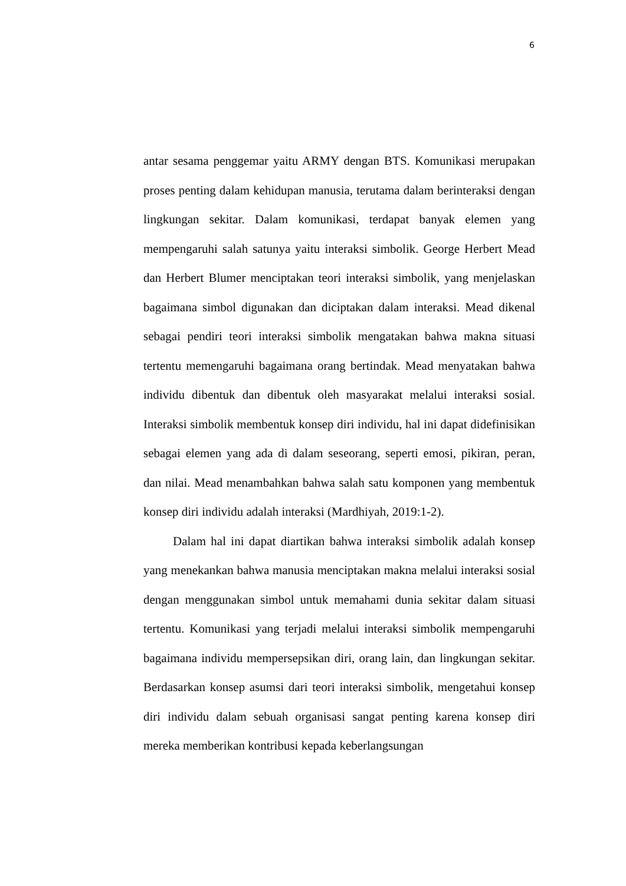6
antar sesama penggemar yaitu ARMY dengan BTS. Komunikasi merupakan proses penting dalam kehidupan manusia, terutama dalam berinteraksi dengan lingkungan sekitar. Dalam komunikasi, terdapat banyak elemen yang mempengaruhi salah satunya yaitu interaksi simbolik. George Herbert Mead dan Herbert Blumer menciptakan teori interaksi simbolik, yang menjelaskan bagaimana simbol digunakan dan diciptakan dalam interaksi. Mead dikenal sebagai pendiri teori interaksi simbolik mengatakan bahwa makna situasi tertentu memengaruhi bagaimana orang bertindak. Mead menyatakan bahwa individu dibentuk dan dibentuk oleh masyarakat melalui interaksi sosial. Interaksi simbolik membentuk konsep diri individu, hal ini dapat didefinisikan sebagai elemen yang ada di dalam seseorang, seperti emosi, pikiran, peran, dan nilai. Mead menambahkan bahwa salah satu komponen yang membentuk konsep diri individu adalah interaksi (Mardhiyah, 2019:1-2).
Dalam hal ini dapat diartikan bahwa interaksi simbolik adalah konsep yang menekankan bahwa manusia menciptakan makna melalui interaksi sosial dengan menggunakan simbol untuk memahami dunia sekitar dalam situasi tertentu. Komunikasi yang terjadi melalui interaksi simbolik mempengaruhi bagaimana individu mempersepsikan diri, orang lain, dan lingkungan sekitar. Berdasarkan konsep asumsi dari teori interaksi simbolik, mengetahui konsep diri individu dalam sebuah organisasi sangat penting karena konsep diri mereka memberikan kontribusi kepada keberlangsungan